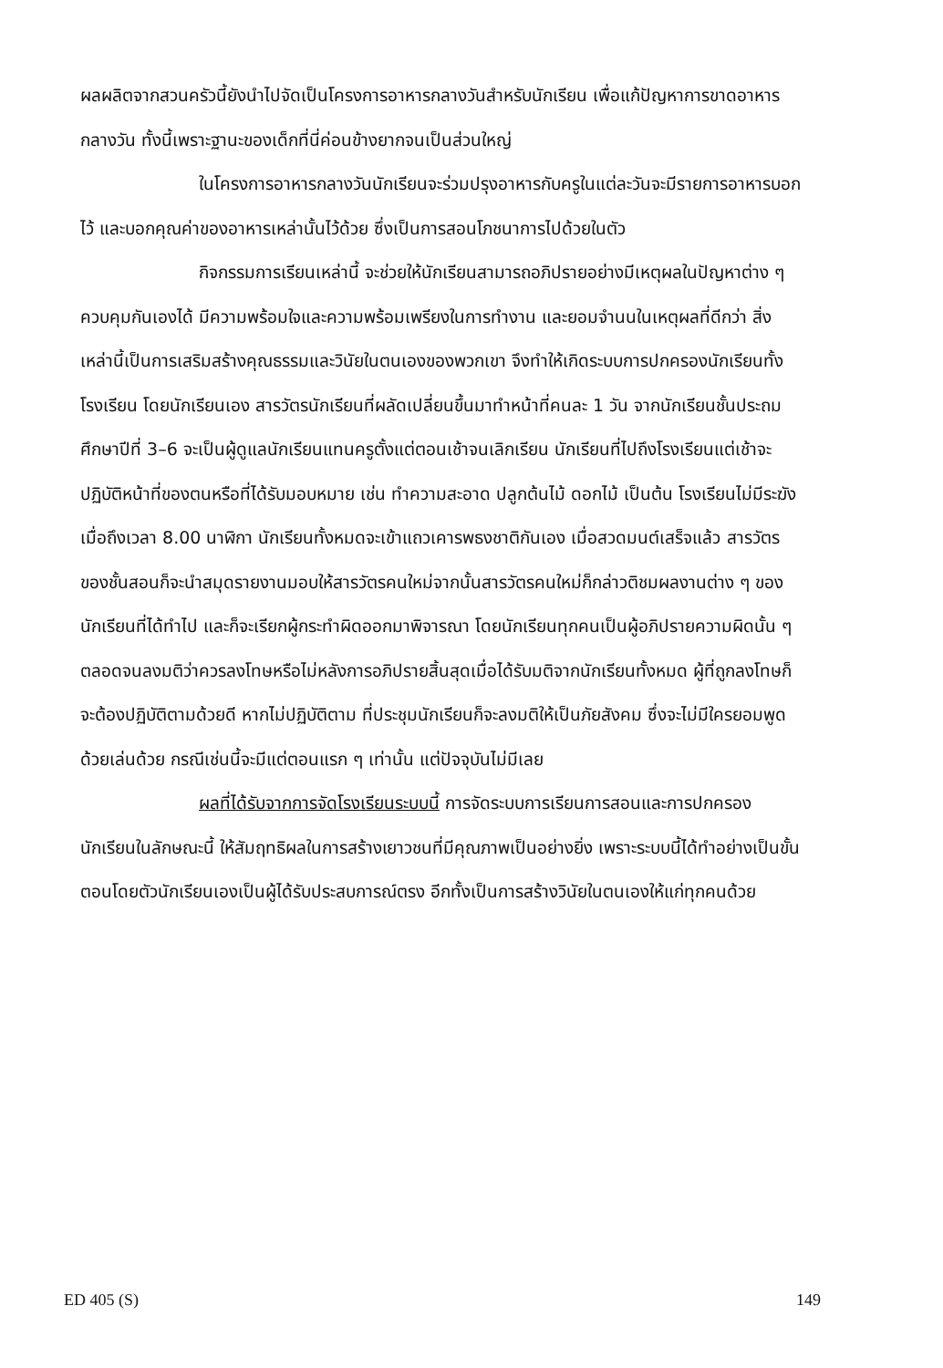ผลผลิตจากสวนครัวนี้ยังนำไปจัดเป็นโครงการอาหารกลางวันสำหรับนักเรียน เพื่อแก้ปัญหาการขาดอาหารกลางวัน ทั้งนี้เพราะฐานะของเด็กที่นี่ค่อนข้างยากจนเป็นส่วนใหญ่
ในโครงการอาหารกลางวันนักเรียนจะร่วมปรุงอาหารกับครูในแต่ละวันจะมีรายการอาหารบอกไว้ และบอกคุณค่าของอาหารเหล่านั้นไว้ด้วย ซึ่งเป็นการสอนโภชนาการไปด้วยในตัว
กิจกรรมการเรียนเหล่านี้ จะช่วยให้นักเรียนสามารถอภิปรายอย่างมีเหตุผลในปัญหาต่าง ๆ ควบคุมกันเองได้ มีความพร้อมใจและความพร้อมเพรียงในการทำงาน และยอมจำนนในเหตุผลที่ดีกว่า สิ่งเหล่านี้เป็นการเสริมสร้างคุณธรรมและวินัยในตนเองของพวกเขา จึงทำให้เกิดระบบการปกครองนักเรียนทั้งโรงเรียน โดยนักเรียนเอง สารวัตรนักเรียนที่ผลัดเปลี่ยนขึ้นมาทำหน้าที่คนละ 1 วัน จากนักเรียนชั้นประถมศึกษาปีที่ 3–6 จะเป็นผู้ดูแลนักเรียนแทนครูตั้งแต่ตอนเช้าจนเลิกเรียน นักเรียนที่ไปถึงโรงเรียนแต่เช้าจะปฏิบัติหน้าที่ของตนหรือที่ได้รับมอบหมาย เช่น ทำความสะอาด ปลูกต้นไม้ ดอกไม้ เป็นต้น โรงเรียนไม่มีระฆัง เมื่อถึงเวลา 8.00 นาฬิกา นักเรียนทั้งหมดจะเข้าแถวเคารพธงชาติกันเอง เมื่อสวดมนต์เสร็จแล้ว สารวัตรของชั้นสอนก็จะนำสมุดรายงานมอบให้สารวัตรคนใหม่จากนั้นสารวัตรคนใหม่ก็กล่าวติชมผลงานต่าง ๆ ของนักเรียนที่ได้ทำไป และก็จะเรียกผู้กระทำผิดออกมาพิจารณา โดยนักเรียนทุกคนเป็นผู้อภิปรายความผิดนั้น ๆ ตลอดจนลงมติว่าควรลงโทษหรือไม่หลังการอภิปรายสิ้นสุดเมื่อได้รับมติจากนักเรียนทั้งหมด ผู้ที่ถูกลงโทษก็จะต้องปฏิบัติตามด้วยดี หากไม่ปฏิบัติตาม ที่ประชุมนักเรียนก็จะลงมติให้เป็นภัยสังคม ซึ่งจะไม่มีใครยอมพูดด้วยเล่นด้วย กรณีเช่นนี้จะมีแต่ตอนแรก ๆ เท่านั้น แต่ปัจจุบันไม่มีเลย
ผลที่ได้รับจากการจัดโรงเรียนระบบนี้ การจัดระบบการเรียนการสอนและการปกครองนักเรียนในลักษณะนี้ ให้สัมฤทธิผลในการสร้างเยาวชนที่มีคุณภาพเป็นอย่างยิ่ง เพราะระบบนี้ได้ทำอย่างเป็นขั้นตอนโดยตัวนักเรียนเองเป็นผู้ได้รับประสบการณ์ตรง อีกทั้งเป็นการสร้างวินัยในตนเองให้แก่ทุกคนด้วย
ED 405 (S) 149